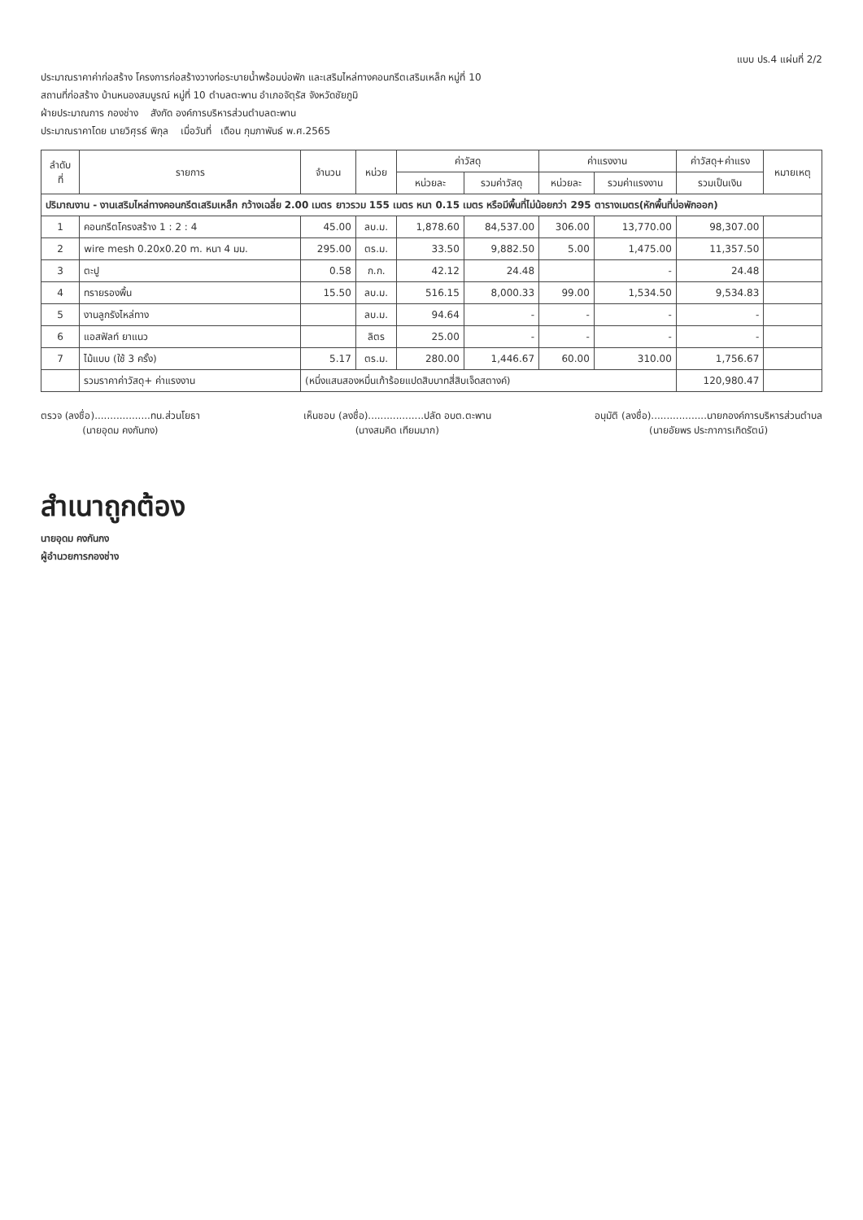แบบ ปร.4 แผ่นที่ 2/2
ประมาณราคาค่าก่อสร้าง โครงการก่อสร้างวางท่อระบายน้ำพร้อมบ่อพัก และเสริมไหล่ทางคอนกรีตเสริมเหล็ก หมู่ที่ 10
สถานที่ก่อสร้าง บ้านหนองสมบูรณ์ หมู่ที่ 10 ตำบลตะพาน อำเภอจัตุรัส จังหวัดชัยภูมิ
ฝ่ายประมาณการ กองช่าง สังกัด องค์การบริหารส่วนตำบลตะพาน
ประมาณราคาโดย นายวิศุรธ์ พิกุล เมื่อวันที่ เดือน กุมภาพันธ์ พ.ศ.2565
| ลำดับ ที่ | รายการ | จำนวน | หน่วย | ค่าวัสดุ | | ค่าแรงงาน | | ค่าวัสดุ+ค่าแรง | หมายเหตุ |
| --- | --- | --- | --- | --- | --- | --- | --- | --- | --- |
| | | | | หน่วยละ | รวมค่าวัสดุ | หน่วยละ | รวมค่าแรงงาน | รวมเป็นเงิน | |
| ปริมาณงาน - งานเสริมไหล่ทางคอนกรีตเสริมเหล็ก กว้างเฉลี่ย 2.00 เมตร ยาวรวม 155 เมตร หนา 0.15 เมตร หรือมีพื้นที่ไม่น้อยกว่า 295 ตารางเมตร(หักพื้นที่บ่อพักออก) | | | | | | | | | |
| 1 | คอนกรีตโครงสร้าง 1 : 2 : 4 | 45.00 | ลบ.ม. | 1,878.60 | 84,537.00 | 306.00 | 13,770.00 | 98,307.00 | |
| 2 | wire mesh 0.20x0.20 m. หนา 4 มม. | 295.00 | ตร.ม. | 33.50 | 9,882.50 | 5.00 | 1,475.00 | 11,357.50 | |
| 3 | ตะปู | 0.58 | ก.ก. | 42.12 | 24.48 | | - | 24.48 | |
| 4 | ทรายรองพื้น | 15.50 | ลบ.ม. | 516.15 | 8,000.33 | 99.00 | 1,534.50 | 9,534.83 | |
| 5 | งานลูกรังไหล่ทาง | | ลบ.ม. | 94.64 | - | - | - | - | |
| 6 | แอสฟัลท์ ยาแนว | | ลิตร | 25.00 | - | - | - | - | |
| 7 | ไม้แบบ (ใช้ 3 ครั้ง) | 5.17 | ตร.ม. | 280.00 | 1,446.67 | 60.00 | 310.00 | 1,756.67 | |
| | รวมราคาค่าวัสดุ+ ค่าแรงงาน | (หนึ่งแสนสองหมื่นเก้าร้อยแปดสิบบาทสี่สิบเจ็ดสตางค์) | | | | | | 120,980.47 | |
ตรวจ (ลงชื่อ)..................ทน.ส่วนโยธา
(นายอุดม คงกันกง)
เห็นชอบ (ลงชื่อ)..................ปลัด อบต.ตะพาน
(นางสมคิด เทียมมาก)
อนุมัติ (ลงชื่อ)..................นายกองค์การบริหารส่วนตำบล
(นายอัยพร ประกาการเกิดรัตน์)
สำเนาถูกต้อง
นายอุดม คงกันกง
ผู้อำนวยการกองช่าง